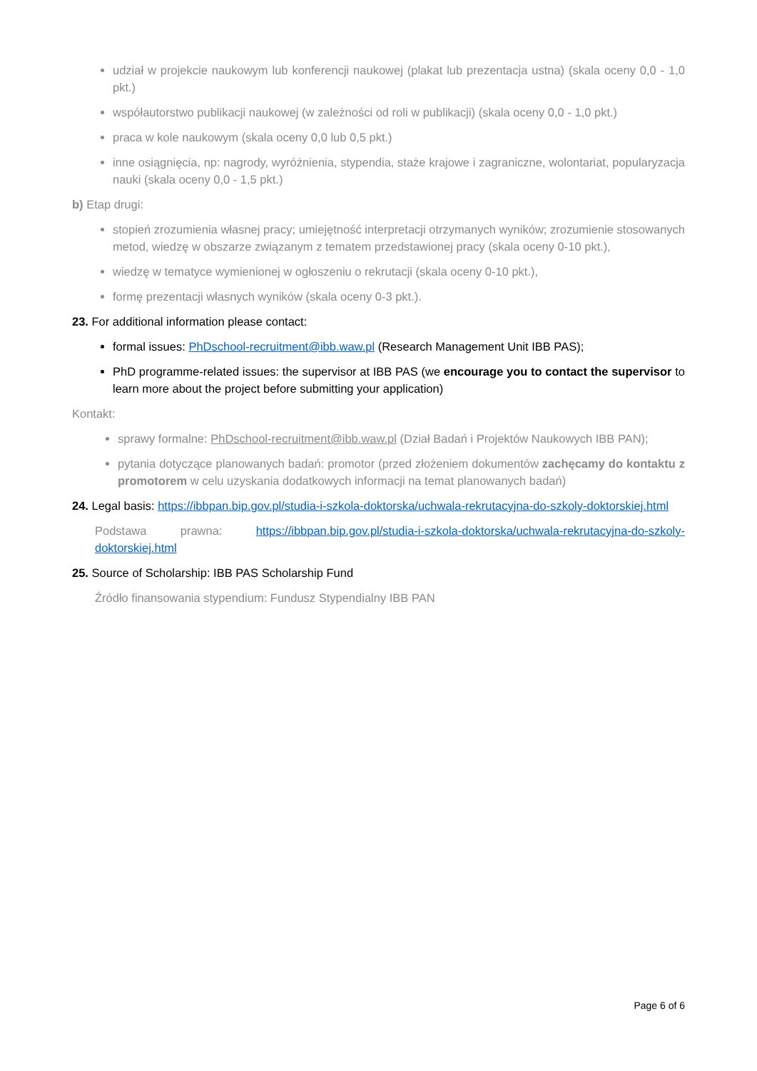udział w projekcie naukowym lub konferencji naukowej (plakat lub prezentacja ustna) (skala oceny 0,0 - 1,0 pkt.)
współautorstwo publikacji naukowej (w zależności od roli w publikacji) (skala oceny 0,0 - 1,0 pkt.)
praca w kole naukowym (skala oceny 0,0 lub 0,5 pkt.)
inne osiągnięcia, np: nagrody, wyróżnienia, stypendia, staże krajowe i zagraniczne, wolontariat, popularyzacja nauki (skala oceny 0,0 - 1,5 pkt.)
b) Etap drugi:
stopień zrozumienia własnej pracy; umiejętność interpretacji otrzymanych wyników; zrozumienie stosowanych metod, wiedzę w obszarze związanym z tematem przedstawionej pracy (skala oceny 0-10 pkt.),
wiedzę w tematyce wymienionej w ogłoszeniu o rekrutacji (skala oceny 0-10 pkt.),
formę prezentacji własnych wyników (skala oceny 0-3 pkt.).
23. For additional information please contact:
formal issues: PhDschool-recruitment@ibb.waw.pl (Research Management Unit IBB PAS);
PhD programme-related issues: the supervisor at IBB PAS (we encourage you to contact the supervisor to learn more about the project before submitting your application)
Kontakt:
sprawy formalne: PhDschool-recruitment@ibb.waw.pl (Dział Badań i Projektów Naukowych IBB PAN);
pytania dotyczące planowanych badań: promotor (przed złożeniem dokumentów zachęcamy do kontaktu z promotorem w celu uzyskania dodatkowych informacji na temat planowanych badań)
24. Legal basis: https://ibbpan.bip.gov.pl/studia-i-szkola-doktorska/uchwala-rekrutacyjna-do-szkoly-doktorskiej.html
Podstawa prawna: https://ibbpan.bip.gov.pl/studia-i-szkola-doktorska/uchwala-rekrutacyjna-do-szkoly-doktorskiej.html
25. Source of Scholarship: IBB PAS Scholarship Fund
Źródło finansowania stypendium: Fundusz Stypendialny IBB PAN
Page 6 of 6